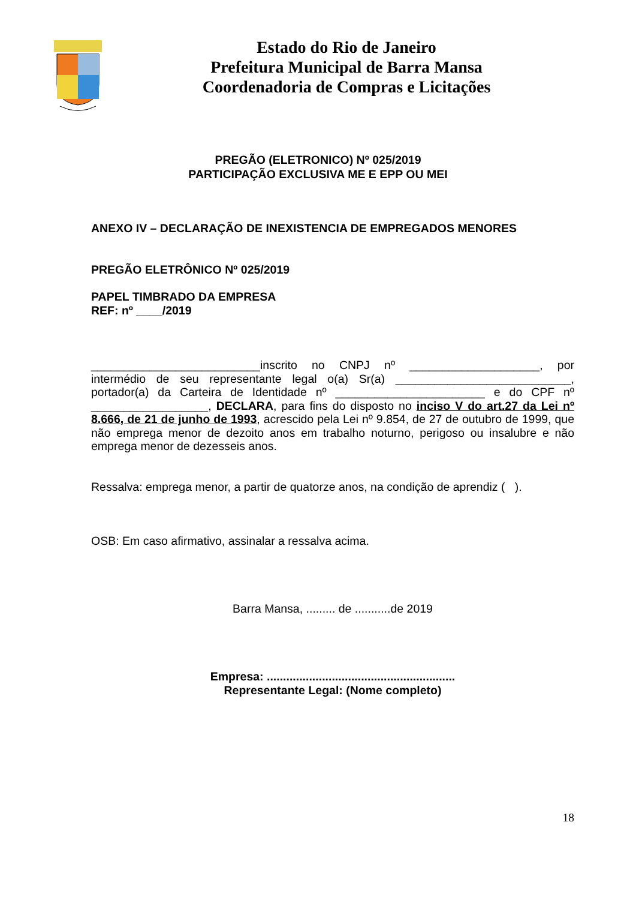Estado do Rio de Janeiro
Prefeitura Municipal de Barra Mansa
Coordenadoria de Compras e Licitações
PREGÃO (ELETRONICO) Nº 025/2019
PARTICIPAÇÃO EXCLUSIVA ME E EPP OU MEI
ANEXO IV – DECLARAÇÃO DE INEXISTENCIA DE EMPREGADOS MENORES
PREGÃO ELETRÔNICO Nº 025/2019
PAPEL TIMBRADO DA EMPRESA
REF: nº ____/2019
__________________________inscrito no CNPJ nº ____________________, por intermédio de seu representante legal o(a) Sr(a) ___________________________, portador(a) da Carteira de Identidade nº _______________________ e do CPF nº __________________, DECLARA, para fins do disposto no inciso V do art.27 da Lei nº 8.666, de 21 de junho de 1993, acrescido pela Lei nº 9.854, de 27 de outubro de 1999, que não emprega menor de dezoito anos em trabalho noturno, perigoso ou insalubre e não emprega menor de dezesseis anos.
Ressalva: emprega menor, a partir de quatorze anos, na condição de aprendiz ( ).
OSB: Em caso afirmativo, assinalar a ressalva acima.
Barra Mansa, ......... de ...........de 2019
Empresa: ..........................................................
Representante Legal: (Nome completo)
18